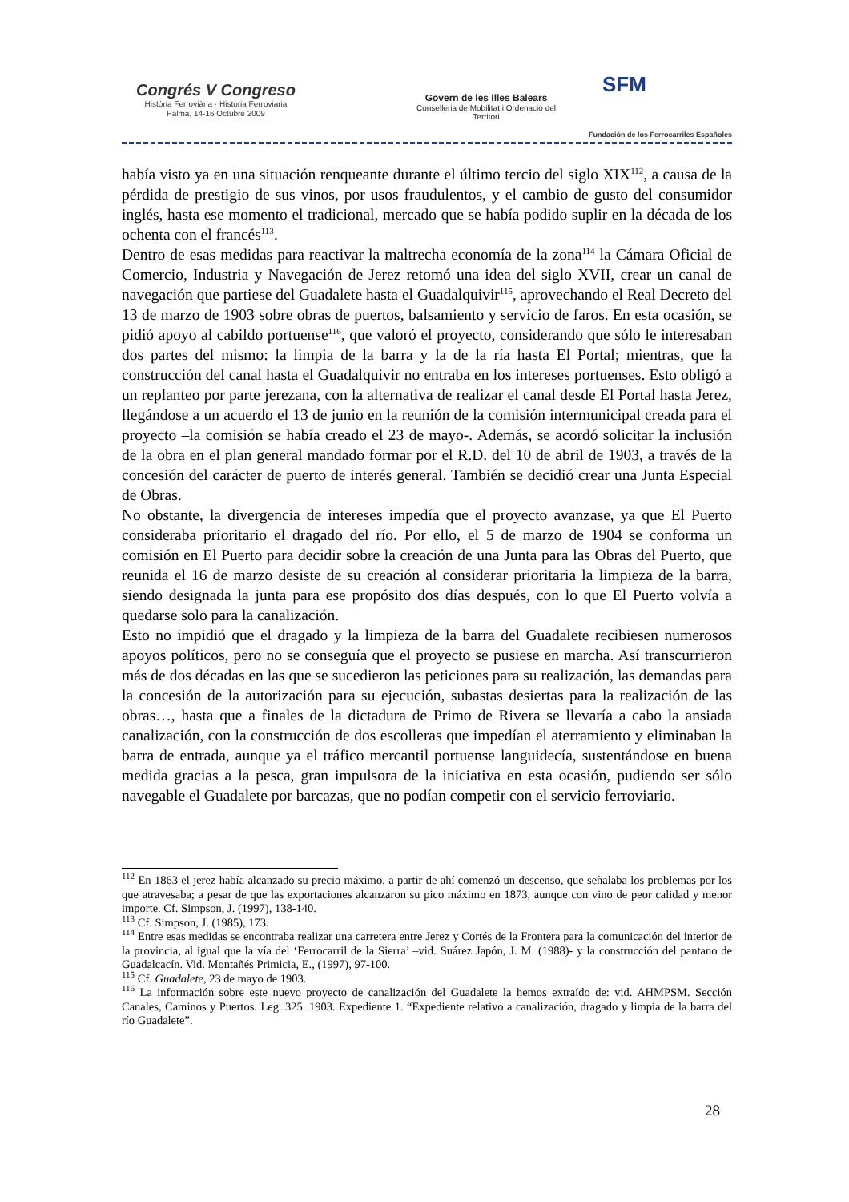Congrés V Congreso
Història Ferroviària · Historia Ferroviaria
Palma, 14-16 Octubre 2009
Govern de les Illes Balears
Conselleria de Mobilitat i Ordenació del Territori
SFM
Fundación de los Ferrocarriles Españoles
había visto ya en una situación renqueante durante el último tercio del siglo XIX<sup>112</sup>, a causa de la pérdida de prestigio de sus vinos, por usos fraudulentos, y el cambio de gusto del consumidor inglés, hasta ese momento el tradicional, mercado que se había podido suplir en la década de los ochenta con el francés<sup>113</sup>.
Dentro de esas medidas para reactivar la maltrecha economía de la zona<sup>114</sup> la Cámara Oficial de Comercio, Industria y Navegación de Jerez retomó una idea del siglo XVII, crear un canal de navegación que partiese del Guadalete hasta el Guadalquivir<sup>115</sup>, aprovechando el Real Decreto del 13 de marzo de 1903 sobre obras de puertos, balsamiento y servicio de faros. En esta ocasión, se pidió apoyo al cabildo portuense<sup>116</sup>, que valoró el proyecto, considerando que sólo le interesaban dos partes del mismo: la limpia de la barra y la de la ría hasta El Portal; mientras, que la construcción del canal hasta el Guadalquivir no entraba en los intereses portuenses. Esto obligó a un replanteo por parte jerezana, con la alternativa de realizar el canal desde El Portal hasta Jerez, llegándose a un acuerdo el 13 de junio en la reunión de la comisión intermunicipal creada para el proyecto –la comisión se había creado el 23 de mayo-. Además, se acordó solicitar la inclusión de la obra en el plan general mandado formar por el R.D. del 10 de abril de 1903, a través de la concesión del carácter de puerto de interés general. También se decidió crear una Junta Especial de Obras.
No obstante, la divergencia de intereses impedía que el proyecto avanzase, ya que El Puerto consideraba prioritario el dragado del río. Por ello, el 5 de marzo de 1904 se conforma un comisión en El Puerto para decidir sobre la creación de una Junta para las Obras del Puerto, que reunida el 16 de marzo desiste de su creación al considerar prioritaria la limpieza de la barra, siendo designada la junta para ese propósito dos días después, con lo que El Puerto volvía a quedarse solo para la canalización.
Esto no impidió que el dragado y la limpieza de la barra del Guadalete recibiesen numerosos apoyos políticos, pero no se conseguía que el proyecto se pusiese en marcha. Así transcurrieron más de dos décadas en las que se sucedieron las peticiones para su realización, las demandas para la concesión de la autorización para su ejecución, subastas desiertas para la realización de las obras…, hasta que a finales de la dictadura de Primo de Rivera se llevaría a cabo la ansiada canalización, con la construcción de dos escolleras que impedían el aterramiento y eliminaban la barra de entrada, aunque ya el tráfico mercantil portuense languidecía, sustentándose en buena medida gracias a la pesca, gran impulsora de la iniciativa en esta ocasión, pudiendo ser sólo navegable el Guadalete por barcazas, que no podían competir con el servicio ferroviario.
<sup>112</sup> En 1863 el jerez había alcanzado su precio máximo, a partir de ahí comenzó un descenso, que señalaba los problemas por los que atravesaba; a pesar de que las exportaciones alcanzaron su pico máximo en 1873, aunque con vino de peor calidad y menor importe. Cf. Simpson, J. (1997), 138-140.
<sup>113</sup> Cf. Simpson, J. (1985), 173.
<sup>114</sup> Entre esas medidas se encontraba realizar una carretera entre Jerez y Cortés de la Frontera para la comunicación del interior de la provincia, al igual que la vía del ‘Ferrocarril de la Sierra’ –vid. Suárez Japón, J. M. (1988)- y la construcción del pantano de Guadalcacín. Vid. Montañés Primicia, E., (1997), 97-100.
<sup>115</sup> Cf. Guadalete, 23 de mayo de 1903.
<sup>116</sup> La información sobre este nuevo proyecto de canalización del Guadalete la hemos extraído de: vid. AHMPSM. Sección Canales, Caminos y Puertos. Leg. 325. 1903. Expediente 1. “Expediente relativo a canalización, dragado y limpia de la barra del río Guadalete”.
28